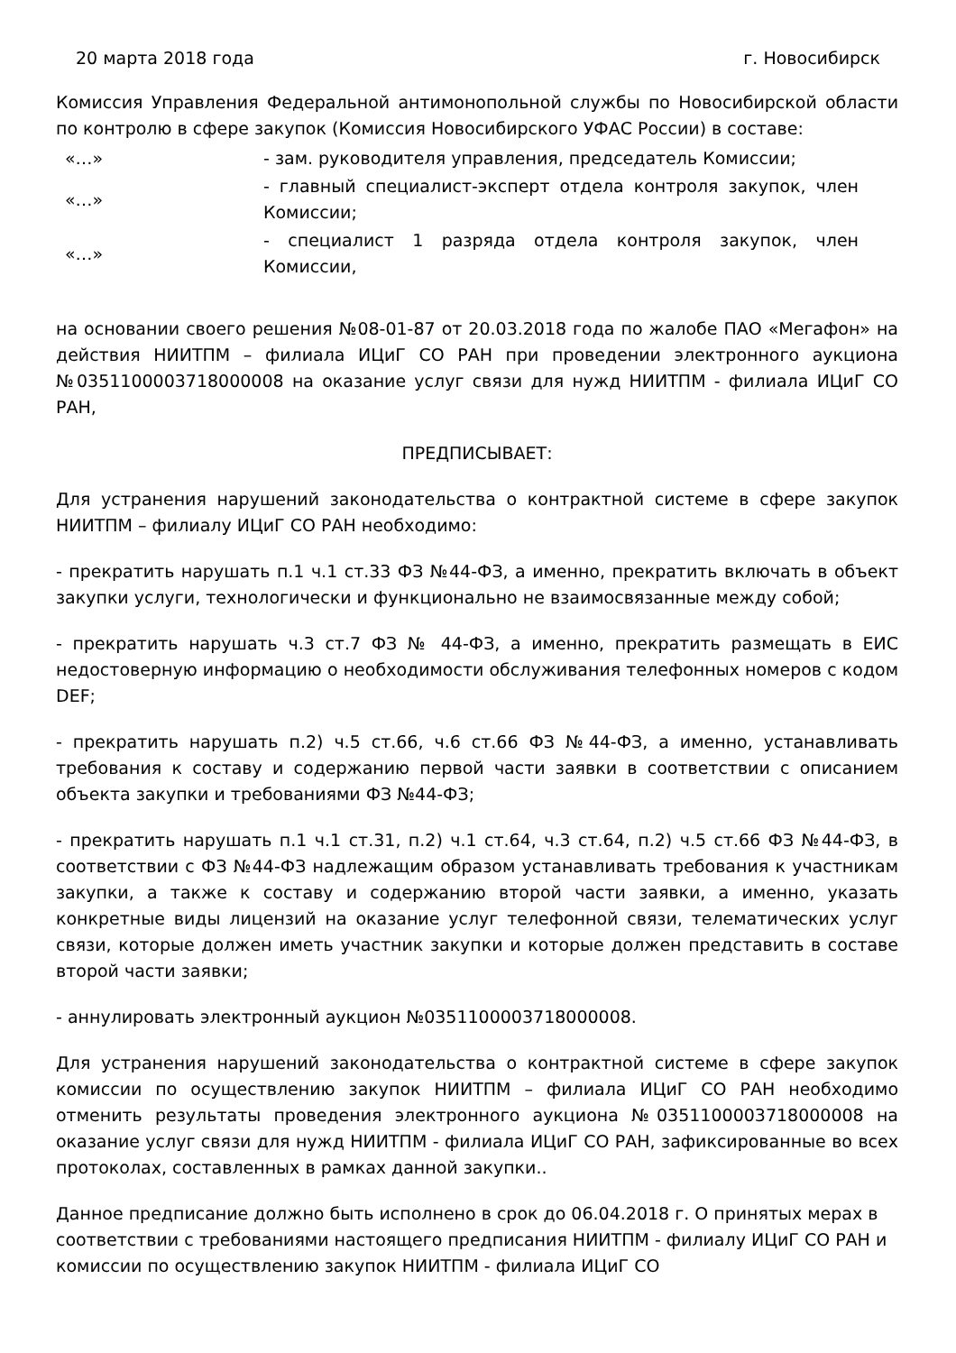20 марта 2018 года г. Новосибирск
Комиссия Управления Федеральной антимонопольной службы по Новосибирской области по контролю в сфере закупок (Комиссия Новосибирского УФАС России) в составе:
«…» - зам. руководителя управления, председатель Комиссии;
«…» - главный специалист-эксперт отдела контроля закупок, член Комиссии;
«…» - специалист 1 разряда отдела контроля закупок, член Комиссии,
на основании своего решения №08-01-87 от 20.03.2018 года по жалобе ПАО «Мегафон» на действия НИИТПМ – филиала ИЦиГ СО РАН при проведении электронного аукциона №0351100003718000008 на оказание услуг связи для нужд НИИТПМ - филиала ИЦиГ СО РАН,
ПРЕДПИСЫВАЕТ:
Для устранения нарушений законодательства о контрактной системе в сфере закупок НИИТПМ – филиалу ИЦиГ СО РАН необходимо:
- прекратить нарушать п.1 ч.1 ст.33 ФЗ №44-ФЗ, а именно, прекратить включать в объект закупки услуги, технологически и функционально не взаимосвязанные между собой;
- прекратить нарушать ч.3 ст.7 ФЗ № 44-ФЗ, а именно, прекратить размещать в ЕИС недостоверную информацию о необходимости обслуживания телефонных номеров с кодом DEF;
- прекратить нарушать п.2) ч.5 ст.66, ч.6 ст.66 ФЗ №44-ФЗ, а именно, устанавливать требования к составу и содержанию первой части заявки в соответствии с описанием объекта закупки и требованиями ФЗ №44-ФЗ;
- прекратить нарушать п.1 ч.1 ст.31, п.2) ч.1 ст.64, ч.3 ст.64, п.2) ч.5 ст.66 ФЗ №44-ФЗ, в соответствии с ФЗ №44-ФЗ надлежащим образом устанавливать требования к участникам закупки, а также к составу и содержанию второй части заявки, а именно, указать конкретные виды лицензий на оказание услуг телефонной связи, телематических услуг связи, которые должен иметь участник закупки и которые должен представить в составе второй части заявки;
- аннулировать электронный аукцион №0351100003718000008.
Для устранения нарушений законодательства о контрактной системе в сфере закупок комиссии по осуществлению закупок НИИТПМ – филиала ИЦиГ СО РАН необходимо отменить результаты проведения электронного аукциона №0351100003718000008 на оказание услуг связи для нужд НИИТПМ - филиала ИЦиГ СО РАН, зафиксированные во всех протоколах, составленных в рамках данной закупки..
Данное предписание должно быть исполнено в срок до 06.04.2018 г. О принятых мерах в соответствии с требованиями настоящего предписания НИИТПМ - филиалу ИЦиГ СО РАН и комиссии по осуществлению закупок НИИТПМ - филиала ИЦиГ СО